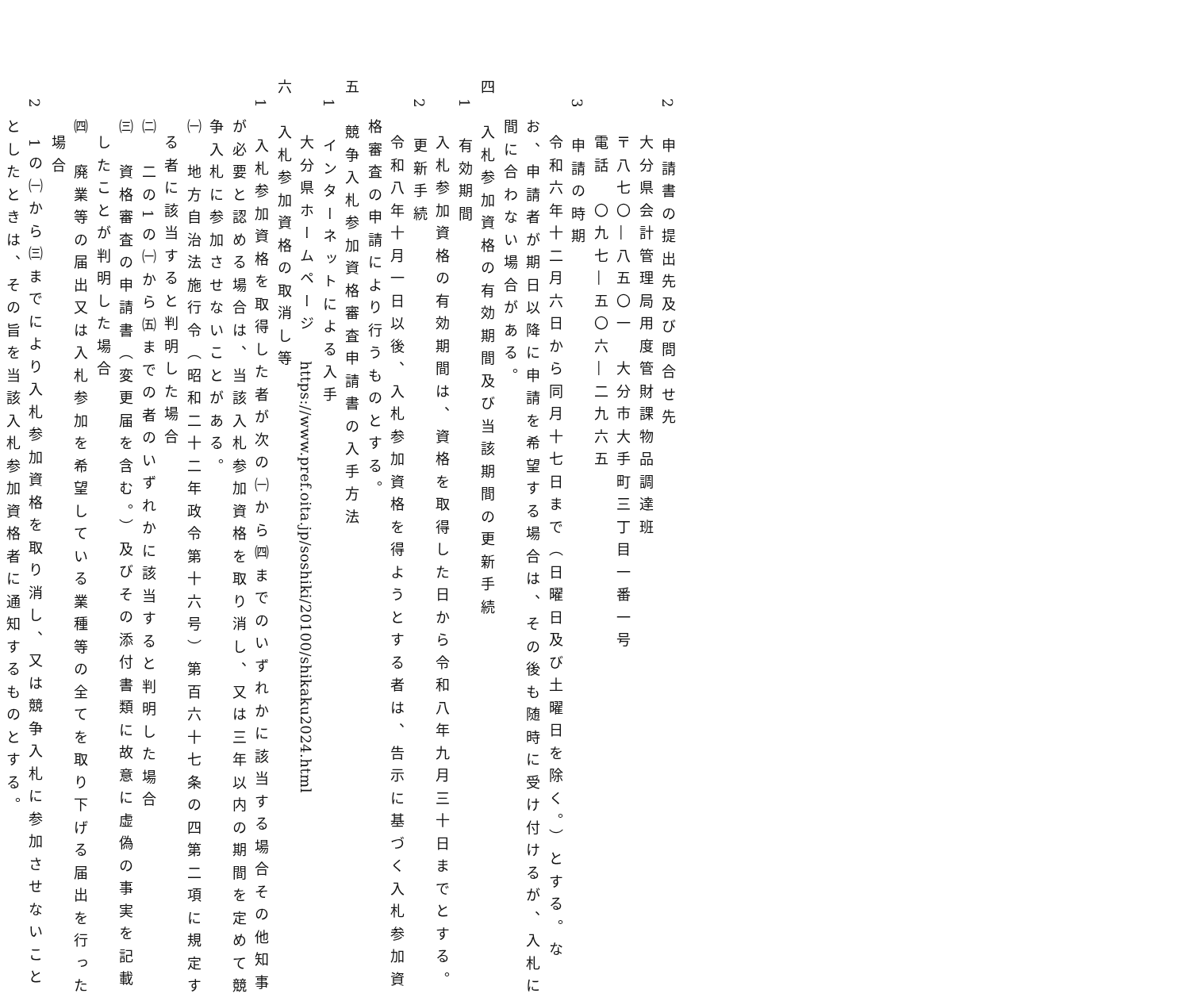2　申請書の提出先及び問合せ先
大分県会計管理局用度管財課物品調達班
〒八七〇―八五〇一　大分市大手町三丁目一番一号
電話　〇九七―五〇六―二九六五
3　申請の時期
令和六年十二月六日から同月十七日まで（日曜日及び土曜日を除く。）とする。な
お、申請者が期日以降に申請を希望する場合は、その後も随時に受け付けるが、入札に
間に合わない場合がある。
四　入札参加資格の有効期間及び当該期間の更新手続
1　有効期間
入札参加資格の有効期間は、資格を取得した日から令和八年九月三十日までとする。
2　更新手続
令和八年十月一日以後、入札参加資格を得ようとする者は、告示に基づく入札参加資
格審査の申請により行うものとする。
五　競争入札参加資格審査申請書の入手方法
1　インターネットによる入手
大分県ホームページ　https://www.pref.oita.jp/soshiki/20100/shikaku2024.html
六　入札参加資格の取消し等
1　入札参加資格を取得した者が次の㈠から㈣までのいずれかに該当する場合その他知事
が必要と認める場合は、当該入札参加資格を取り消し、又は三年以内の期間を定めて競
争入札に参加させないことがある。
㈠　地方自治法施行令（昭和二十二年政令第十六号）第百六十七条の四第二項に規定す
る者に該当すると判明した場合
㈡　二の1の㈠から㈤までの者のいずれかに該当すると判明した場合
㈢　資格審査の申請書（変更届を含む。）及びその添付書類に故意に虚偽の事実を記載
したことが判明した場合
㈣　廃業等の届出又は入札参加を希望している業種等の全てを取り下げる届出を行った
場合
2　1の㈠から㈢までにより入札参加資格を取り消し、又は競争入札に参加させないこと
としたときは、その旨を当該入札参加資格者に通知するものとする。